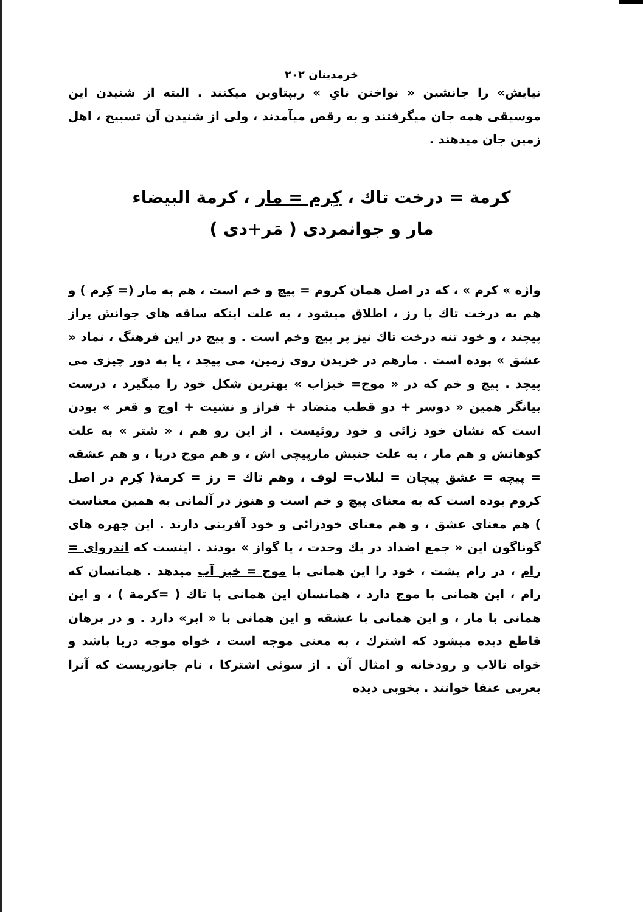خرمدینان ۲۰۲
نیایش» را جانشین « نواختن نایِ » ریپتاوین میکنند . البته از شنیدن این موسیقی همه جان میگرفتند و به رقص میآمدند ، ولی از شنیدن آن تسبیح ، اهل زمین جان میدهند .
کرمة = درخت تاك ، کِرم = مار ، کرمة البیضاء
مار و جوانمردی ( مَر+دی )
واژه » کرم » ، که در اصل همان کروم = پیچ و خم است ، هم به مار (= کِرم ) و هم به درخت تاك یا رز ، اطلاق میشود ، به علت اینکه ساقه های جوانش پراز پیچند ، و خود تنه درخت تاك نیز پر پیچ وخم است . و پیچ در این فرهنگ ، نماد « عشق » بوده است . مارهم در خزیدن روی زمین، می پیچد ، یا به دور چیزی می پیچد . پیچ و خم که در « موج= خیزاب » بهترین شکل خود را میگیرد ، درست بیانگر همین « دوسر + دو قطب متضاد + فراز و نشیت + اوج و قعر » بودن است که نشان خود زائی و خود روئیست . از این رو هم ، « شتر » به علت کوهانش و هم مار ، به علت جنبش مارپیچی اش ، و هم موج دریا ، و هم عشقه = پیچه = عشق پیچان = لبلاب= لوف ، وهم تاك = رز = کرمة( کِرم در اصل کروم بوده است که به معنای پیچ و خم است و هنوز در آلمانی به همین معناست ) هم معنای عشق ، و هم معنای خودزائی و خود آفرینی دارند . این چهره های گوناگون این « جمع اضداد در یك وحدت ، یا گواز » بودند . اینست که اندروای = رام ، در رام یشت ، خود را این همانی با موج = خیز آب میدهد . همانسان که رام ، این همانی با موج دارد ، همانسان این همانی با تاك ( =کرمة ) ، و این همانی با مار ، و این همانی با عشقه و این همانی با « ابر» دارد . و در برهان قاطع دیده میشود که اشترك ، به معنی موجه است ، خواه موجه دریا باشد و خواه تالاب و رودخانه و امثال آن . از سوئی اشترکا ، نام جانوریست که آنرا بعربی عنقا خوانند . بخوبی دیده